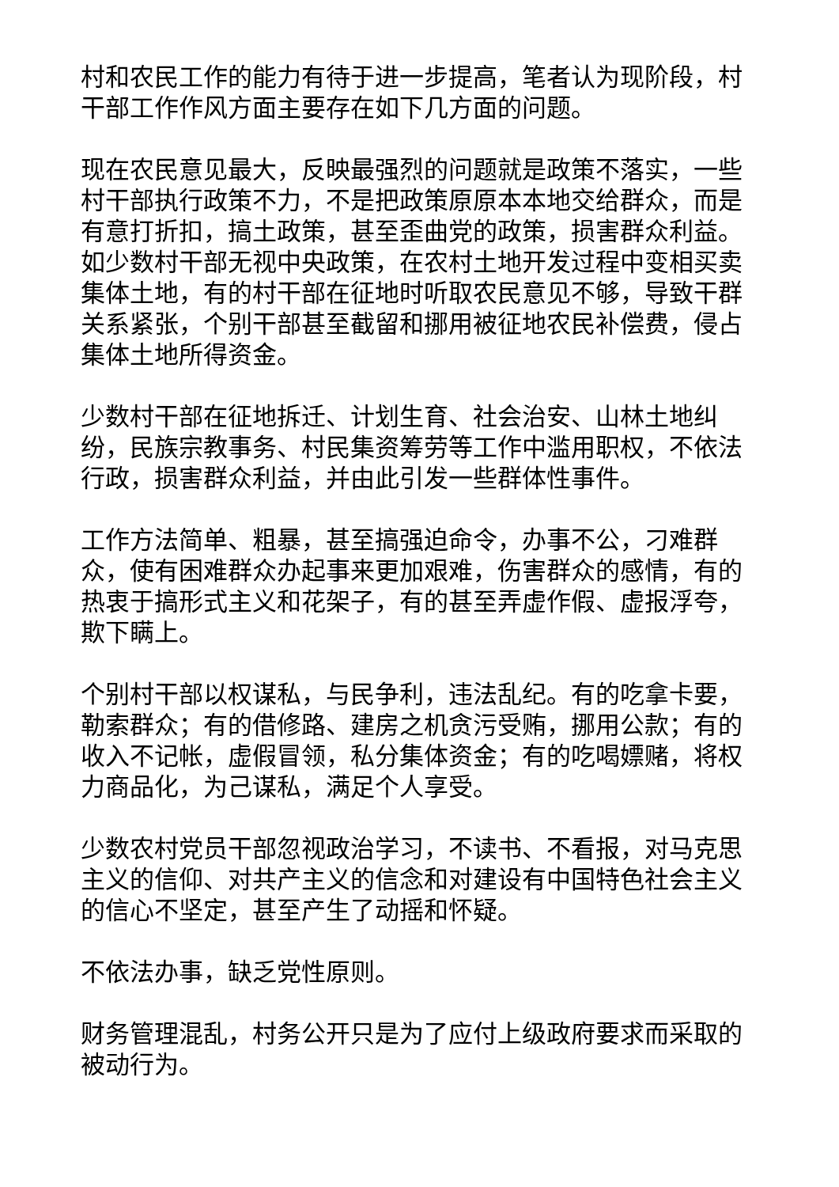村和农民工作的能力有待于进一步提高，笔者认为现阶段，村干部工作作风方面主要存在如下几方面的问题。
现在农民意见最大，反映最强烈的问题就是政策不落实，一些村干部执行政策不力，不是把政策原原本本地交给群众，而是有意打折扣，搞土政策，甚至歪曲党的政策，损害群众利益。如少数村干部无视中央政策，在农村土地开发过程中变相买卖集体土地，有的村干部在征地时听取农民意见不够，导致干群关系紧张，个别干部甚至截留和挪用被征地农民补偿费，侵占集体土地所得资金。
少数村干部在征地拆迁、计划生育、社会治安、山林土地纠纷，民族宗教事务、村民集资筹劳等工作中滥用职权，不依法行政，损害群众利益，并由此引发一些群体性事件。
工作方法简单、粗暴，甚至搞强迫命令，办事不公，刁难群众，使有困难群众办起事来更加艰难，伤害群众的感情，有的热衷于搞形式主义和花架子，有的甚至弄虚作假、虚报浮夸，欺下瞒上。
个别村干部以权谋私，与民争利，违法乱纪。有的吃拿卡要，勒索群众；有的借修路、建房之机贪污受贿，挪用公款；有的收入不记帐，虚假冒领，私分集体资金；有的吃喝嫖赌，将权力商品化，为己谋私，满足个人享受。
少数农村党员干部忽视政治学习，不读书、不看报，对马克思主义的信仰、对共产主义的信念和对建设有中国特色社会主义的信心不坚定，甚至产生了动摇和怀疑。
不依法办事，缺乏党性原则。
财务管理混乱，村务公开只是为了应付上级政府要求而采取的被动行为。